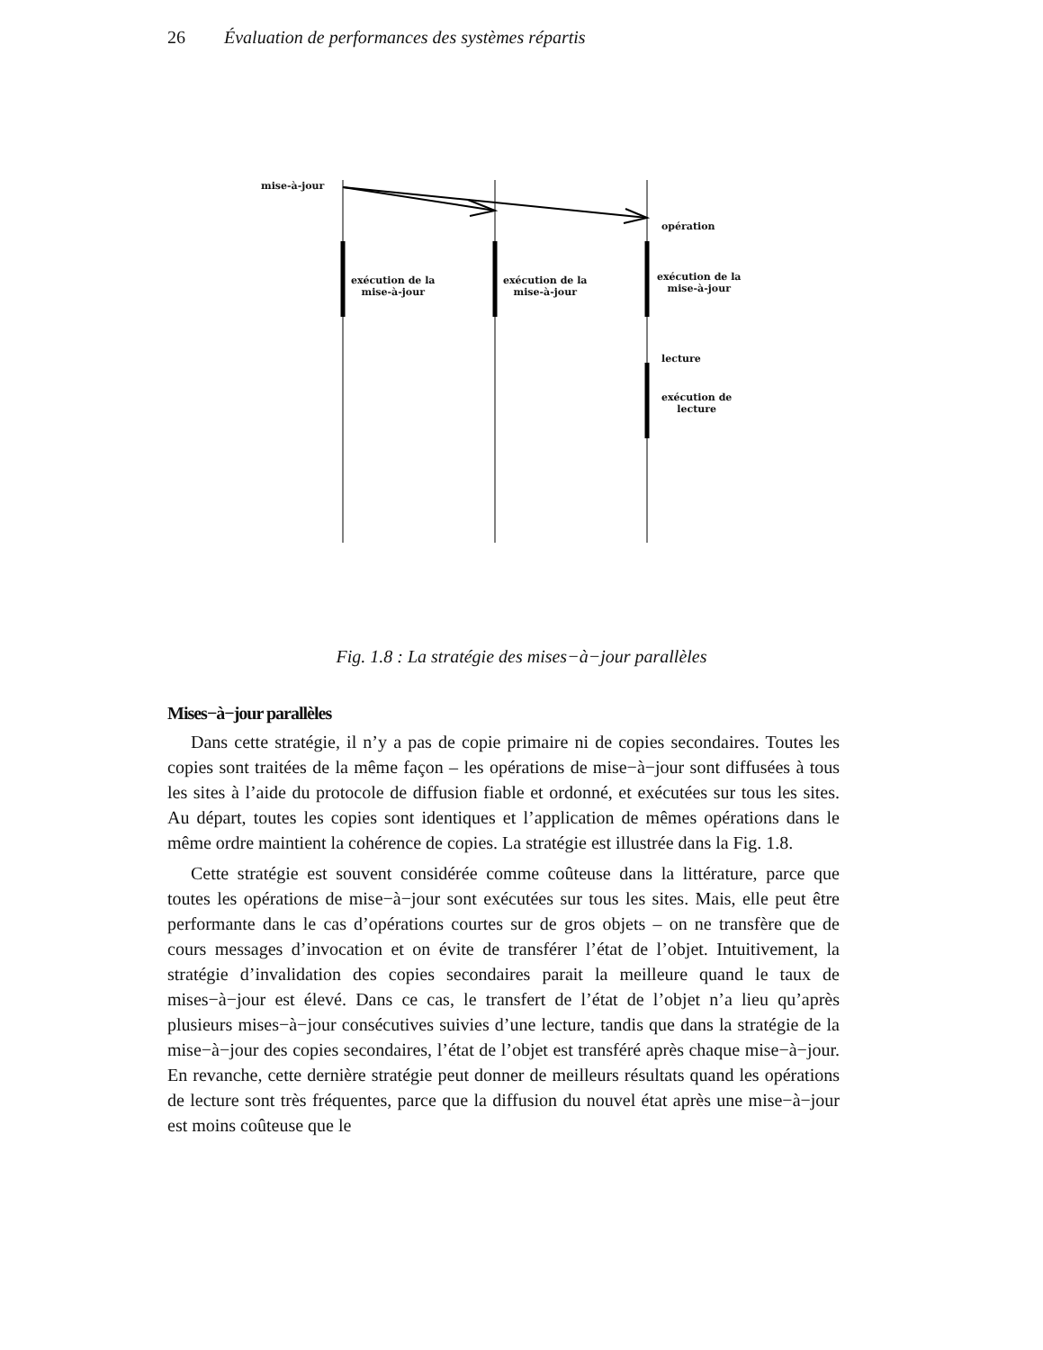26 Évaluation de performances des systèmes répartis
mise-à-jour
opération
exécution de la
mise-à-jour
exécution de la
mise-à-jour
exécution de la
mise-à-jour
lecture
exécution de
lecture
Fig. 1.8 : La stratégie des mises−à−jour parallèles
Mises−à−jour parallèles
Dans cette stratégie, il n’y a pas de copie primaire ni de copies secondaires. Toutes les copies sont traitées de la même façon – les opérations de mise−à−jour sont diffusées à tous les sites à l’aide du protocole de diffusion fiable et ordonné, et exécutées sur tous les sites. Au départ, toutes les copies sont identiques et l’application de mêmes opérations dans le même ordre maintient la cohérence de copies. La stratégie est illustrée dans la Fig. 1.8.
Cette stratégie est souvent considérée comme coûteuse dans la littérature, parce que toutes les opérations de mise−à−jour sont exécutées sur tous les sites. Mais, elle peut être performante dans le cas d’opérations courtes sur de gros objets – on ne transfère que de cours messages d’invocation et on évite de transférer l’état de l’objet. Intuitivement, la stratégie d’invalidation des copies secondaires parait la meilleure quand le taux de mises−à−jour est élevé. Dans ce cas, le transfert de l’état de l’objet n’a lieu qu’après plusieurs mises−à−jour consécutives suivies d’une lecture, tandis que dans la stratégie de la mise−à−jour des copies secondaires, l’état de l’objet est transféré après chaque mise−à−jour. En revanche, cette dernière stratégie peut donner de meilleurs résultats quand les opérations de lecture sont très fréquentes, parce que la diffusion du nouvel état après une mise−à−jour est moins coûteuse que le